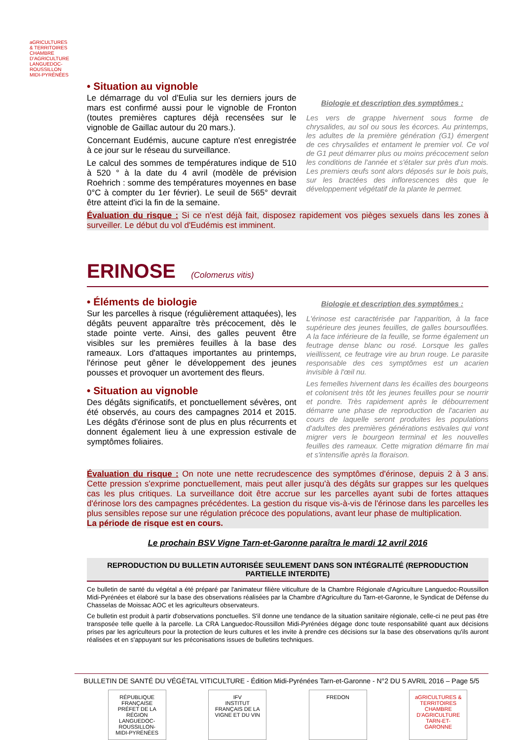aGRICULTURES & TERRITOIRES
CHAMBRE D'AGRICULTURE LANGUEDOC-ROUSSILLON MIDI-PYRÉNÉES
• Situation au vignoble
Le démarrage du vol d'Eulia sur les derniers jours de mars est confirmé aussi pour le vignoble de Fronton (toutes premières captures déjà recensées sur le vignoble de Gaillac autour du 20 mars.).
Concernant Eudémis, aucune capture n'est enregistrée à ce jour sur le réseau du surveillance.
Le calcul des sommes de températures indique de 510 à 520 ° à la date du 4 avril (modèle de prévision Roehrich : somme des températures moyennes en base 0°C à compter du 1er février). Le seuil de 565° devrait être atteint d'ici la fin de la semaine.
Biologie et description des symptômes :
Les vers de grappe hivernent sous forme de chrysalides, au sol ou sous les écorces. Au printemps, les adultes de la première génération (G1) émergent de ces chrysalides et entament le premier vol. Ce vol de G1 peut démarrer plus ou moins précocement selon les conditions de l'année et s'étaler sur près d'un mois. Les premiers œufs sont alors déposés sur le bois puis, sur les bractées des inflorescences dès que le développement végétatif de la plante le permet.
Évaluation du risque : Si ce n'est déjà fait, disposez rapidement vos pièges sexuels dans les zones à surveiller. Le début du vol d'Eudémis est imminent.
ERINOSE (Colomerus vitis)
• Éléments de biologie
Sur les parcelles à risque (régulièrement attaquées), les dégâts peuvent apparaître très précocement, dès le stade pointe verte. Ainsi, des galles peuvent être visibles sur les premières feuilles à la base des rameaux. Lors d'attaques importantes au printemps, l'érinose peut gêner le développement des jeunes pousses et provoquer un avortement des fleurs.
• Situation au vignoble
Des dégâts significatifs, et ponctuellement sévères, ont été observés, au cours des campagnes 2014 et 2015. Les dégâts d'érinose sont de plus en plus récurrents et donnent également lieu à une expression estivale de symptômes foliaires.
Biologie et description des symptômes :
L'érinose est caractérisée par l'apparition, à la face supérieure des jeunes feuilles, de galles boursouflées. A la face inférieure de la feuille, se forme également un feutrage dense blanc ou rosé. Lorsque les galles vieillissent, ce feutrage vire au brun rouge. Le parasite responsable des ces symptômes est un acarien invisible à l'œil nu.
Les femelles hivernent dans les écailles des bourgeons et colonisent très tôt les jeunes feuilles pour se nourrir et pondre. Très rapidement après le débourrement démarre une phase de reproduction de l'acarien au cours de laquelle seront produites les populations d'adultes des premières générations estivales qui vont migrer vers le bourgeon terminal et les nouvelles feuilles des rameaux. Cette migration démarre fin mai et s'intensifie après la floraison.
Évaluation du risque : On note une nette recrudescence des symptômes d'érinose, depuis 2 à 3 ans. Cette pression s'exprime ponctuellement, mais peut aller jusqu'à des dégâts sur grappes sur les quelques cas les plus critiques. La surveillance doit être accrue sur les parcelles ayant subi de fortes attaques d'érinose lors des campagnes précédentes. La gestion du risque vis-à-vis de l'érinose dans les parcelles les plus sensibles repose sur une régulation précoce des populations, avant leur phase de multiplication.
La période de risque est en cours.
Le prochain BSV Vigne Tarn-et-Garonne paraîtra le mardi 12 avril 2016
REPRODUCTION DU BULLETIN AUTORISÉE SEULEMENT DANS SON INTÉGRALITÉ (REPRODUCTION PARTIELLE INTERDITE)
Ce bulletin de santé du végétal a été préparé par l'animateur filière viticulture de la Chambre Régionale d'Agriculture Languedoc-Roussillon Midi-Pyrénées et élaboré sur la base des observations réalisées par la Chambre d'Agriculture du Tarn-et-Garonne, le Syndicat de Défense du Chasselas de Moissac AOC et les agriculteurs observateurs.
Ce bulletin est produit à partir d'observations ponctuelles. S'il donne une tendance de la situation sanitaire régionale, celle-ci ne peut pas être transposée telle quelle à la parcelle. La CRA Languedoc-Roussillon Midi-Pyrénées dégage donc toute responsabilité quant aux décisions prises par les agriculteurs pour la protection de leurs cultures et les invite à prendre ces décisions sur la base des observations qu'ils auront réalisées et en s'appuyant sur les préconisations issues de bulletins techniques.
BULLETIN DE SANTÉ DU VÉGÉTAL VITICULTURE - Édition Midi-Pyrénées Tarn-et-Garonne - N°2 DU 5 AVRIL 2016 – Page 5/5
RÉPUBLIQUE FRANÇAISE
PRÉFET DE LA RÉGION LANGUEDOC-ROUSSILLON-MIDI-PYRÉNÉES
IFV
INSTITUT FRANÇAIS DE LA VIGNE ET DU VIN
FREDON aGRICULTURES & TERRITOIRES
CHAMBRE D'AGRICULTURE TARN-ET-GARONNE